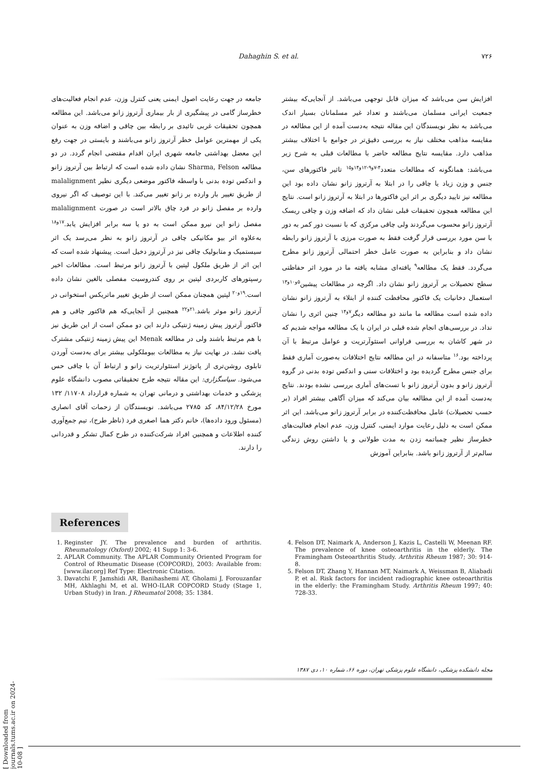Dahaghin S. et al. ۷۲۶
افزایش سن می‌باشد که میزان قابل توجهی می‌باشد. از آنجایی‌که بیشتر جمعیت ایرانی مسلمان می‌باشند و تعداد غیر مسلمانان بسیار اندک می‌باشد به نظر نویسندگان این مقاله نتیجه به‌دست آمده از این مطالعه در مقایسه مذاهب مختلف نیاز به بررسی دقیق‌تر در جوامع با اختلاف بیشتر مذاهب دارد. مقایسه نتایج مطالعه حاضر با مطالعات قبلی به شرح زیر می‌باشد: همانگونه که مطالعات متعدد<sup>۴-۷و۹-۱۲و۱۴و۱۵</sup> تاثیر فاکتورهای سن، جنس و وزن زیاد یا چاقی را در ابتلا به آرتروز زانو نشان داده بود این مطالعه نیز تایید دیگری بر اثر این فاکتورها در ابتلا به آرتروز زانو است. نتایج این مطالعه همچون تحقیقات قبلی نشان داد که اضافه وزن و چاقی ریسک آرتروز زانو محسوب می‌گردند ولی چاقی مرکزی که با نسبت دور کمر به دور با سن مورد بررسی قرار گرفت فقط به صورت مرزی با آرتروز زانو رابطه نشان داد و بنابراین به صورت عامل خطر احتمالی آرتروز زانو مطرح می‌گردد. فقط یک مطالعه<sup>۹</sup> یافته‌ای مشابه یافته ما در مورد اثر حفاظتی سطح تحصیلات بر آرتروز زانو نشان داد. اگرچه در مطالعات پیشین<sup>۵و۱۰و۱۳</sup> استعمال دخانیات یک فاکتور محافظت کننده از ابتلاء به آرتروز زانو نشان داده شده است مطالعه ما مانند دو مطالعه دیگر<sup>۷و۱۴</sup> چنین اثری را نشان نداد. در بررسی‌های انجام شده قبلی در ایران با یک مطالعه مواجه شدیم که در شهر کاشان به بررسی فراوانی استئوآرتریت و عوامل مرتبط با آن پرداخته بود.<sup>۱۶</sup> متاسفانه در این مطالعه نتایج اختلافات به‌صورت آماری فقط برای جنس مطرح گردیده بود و اختلافات سنی و اندکس توده بدنی در گروه آرتروز زانو و بدون آرتروز زانو با تست‌های آماری بررسی نشده بودند. نتایج به‌دست آمده از این مطالعه بیان می‌کند که میزان آگاهی بیشتر افراد (بر حسب تحصیلات) عامل محافظت‌کننده در برابر آرتروز زانو می‌باشد. این اثر ممکن است به دلیل رعایت موارد ایمنی، کنترل وزن، عدم انجام فعالیت‌های خطرساز نظیر چمباتمه زدن به مدت طولانی و یا داشتن روش زندگی سالم‌تر از آرتروز زانو باشد. بنابراین آموزش
جامعه در جهت رعایت اصول ایمنی یعنی کنترل وزن، عدم انجام فعالیت‌های خطرساز گامی در پیشگیری از بار بیماری آرتروز زانو می‌باشد. این مطالعه همچون تحقیقات غربی تائیدی بر رابطه بین چاقی و اضافه وزن به عنوان یکی از مهمترین عوامل خطر آرتروز زانو می‌باشند و بایستی در جهت رفع این معضل بهداشتی جامعه شهری ایران اقدام مقتضی انجام گردد. در دو مطالعه Sharma, Felson نشان داده شده است که ارتباط بین آرتروز زانو و اندکس توده بدنی با واسطه فاکتور موضعی دیگری نظیر malalignment از طریق تغییر بار وارده بر زانو تغییر می‌کند. با این توصیف که اگر نیروی وارده بر مفصل زانو در فرد چاق بالاتر است در صورت malalignment مفصل زانو این نیرو ممکن است به دو یا سه برابر افزایش یابد.<sup>۱۷و۱۸</sup> به‌علاوه اثر بیو مکانیکی چاقی در آرتروز زانو به نظر می‌رسد یک اثر سیستمیک و متابولیک چاقی نیز در آرتروز دخیل است. پیشنهاد شده است که این اثر از طریق ملکول لپتین با آرتروز زانو مرتبط است. مطالعات اخیر رسپتورهای کاربردی لپتین بر روی کندروسیت مفصلی بالغین نشان داده است.<sup>۱۹و۲۰</sup> لپتین همچنان ممکن است از طریق تغییر ماتریکس استخوانی در آرتروز زانو موثر باشد.<sup>۲۱و۲۲</sup> همچنین از آنجایی‌که هم فاکتور چاقی و هم فاکتور آرتروز پیش زمینه ژنتیکی دارند این دو ممکن است از این طریق نیز با هم مرتبط باشند ولی در مطالعه Menak این پیش زمینه ژنتیکی مشترک یافت نشد. در نهایت نیاز به مطالعات بیوملکولی بیشتر برای به‌دست آوردن تابلوی روشن‌تری از پاتوژنز استئوارتریت زانو و ارتباط آن با چاقی حس می‌شود. سپاسگزاری: این مقاله نتیجه طرح تحقیقاتی مصوب دانشگاه علوم پزشکی و خدمات بهداشتی و درمانی تهران به شماره قرارداد ۱۱۷۰۸/ ۱۳۲ مورخ ۸۴/۱۲/۲۸، کد ۲۷۸۵ می‌باشد. نویسندگان از زحمات آقای انصاری (مسئول ورود داده‌ها)، خانم دکتر هما اصغری فرد (ناظر طرح)، تیم جمع‌آوری کننده اطلاعات و همچنین افراد شرکت‌کننده در طرح کمال تشکر و قدردانی را دارند.
References
1. Reginster JY. The prevalence and burden of arthritis. Rheumatology (Oxford) 2002; 41 Supp 1: 3-6.
2. APLAR Community. The APLAR Community Oriented Program for Control of Rheumatic Disease (COPCORD), 2003: Available from: [www.ilar.org] Ref Type: Electronic Citation.
3. Davatchi F, Jamshidi AR, Banihashemi AT, Gholami J, Forouzanfar MH, Akhlaghi M, et al. WHO-ILAR COPCORD Study (Stage 1, Urban Study) in Iran. J Rheumatol 2008; 35: 1384.
4. Felson DT, Naimark A, Anderson J, Kazis L, Castelli W, Meenan RF. The prevalence of knee osteoarthritis in the elderly. The Framingham Osteoarthritis Study. Arthritis Rheum 1987; 30: 914-8.
5. Felson DT, Zhang Y, Hannan MT, Naimark A, Weissman B, Aliabadi P, et al. Risk factors for incident radiographic knee osteoarthritis in the elderly: the Framingham Study. Arthritis Rheum 1997; 40: 728-33.
مجله دانشکده پزشکی، دانشگاه علوم پزشکی تهران، دوره ۶۶، شماره ۱۰، دی ۱۳۸۷
[ Downloaded from journals.tums.ac.ir on 2024-10-08 ]